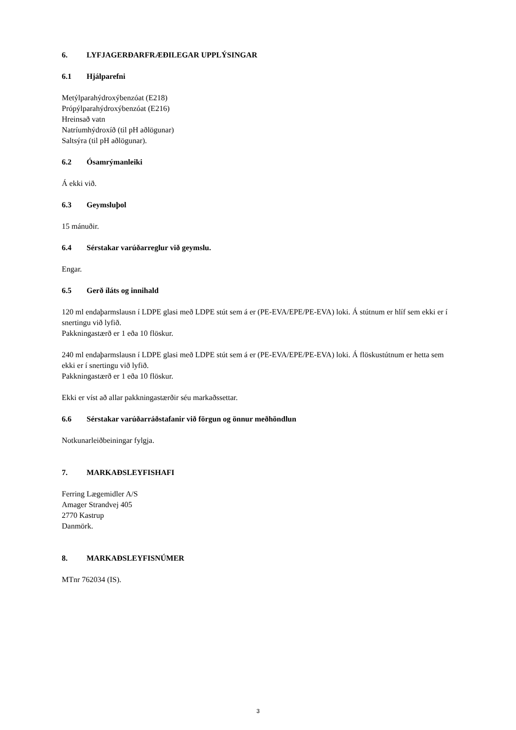6. LYFJAGERÐARFRÆÐILEGAR UPPLÝSINGAR
6.1 Hjálparefni
Metýlparahýdroxýbenzóat (E218)
Própýlparahýdroxýbenzóat (E216)
Hreinsað vatn
Natríumhýdroxíð (til pH aðlögunar)
Saltsýra (til pH aðlögunar).
6.2 Ósamrýmanleiki
Á ekki við.
6.3 Geymsluþol
15 mánuðir.
6.4 Sérstakar varúðarreglur við geymslu.
Engar.
6.5 Gerð íláts og innihald
120 ml endaþarmslausn í LDPE glasi með LDPE stút sem á er (PE-EVA/EPE/PE-EVA) loki. Á stútnum er hlíf sem ekki er í snertingu við lyfið.
Pakkningastærð er 1 eða 10 flöskur.
240 ml endaþarmslausn í LDPE glasi með LDPE stút sem á er (PE-EVA/EPE/PE-EVA) loki. Á flöskustútnum er hetta sem ekki er í snertingu við lyfið.
Pakkningastærð er 1 eða 10 flöskur.
Ekki er víst að allar pakkningastærðir séu markaðssettar.
6.6 Sérstakar varúðarráðstafanir við förgun og önnur meðhöndlun
Notkunarleiðbeiningar fylgja.
7. MARKAÐSLEYFISHAFI
Ferring Lægemidler A/S
Amager Strandvej 405
2770 Kastrup
Danmörk.
8. MARKAÐSLEYFISNÚMER
MTnr 762034 (IS).
3